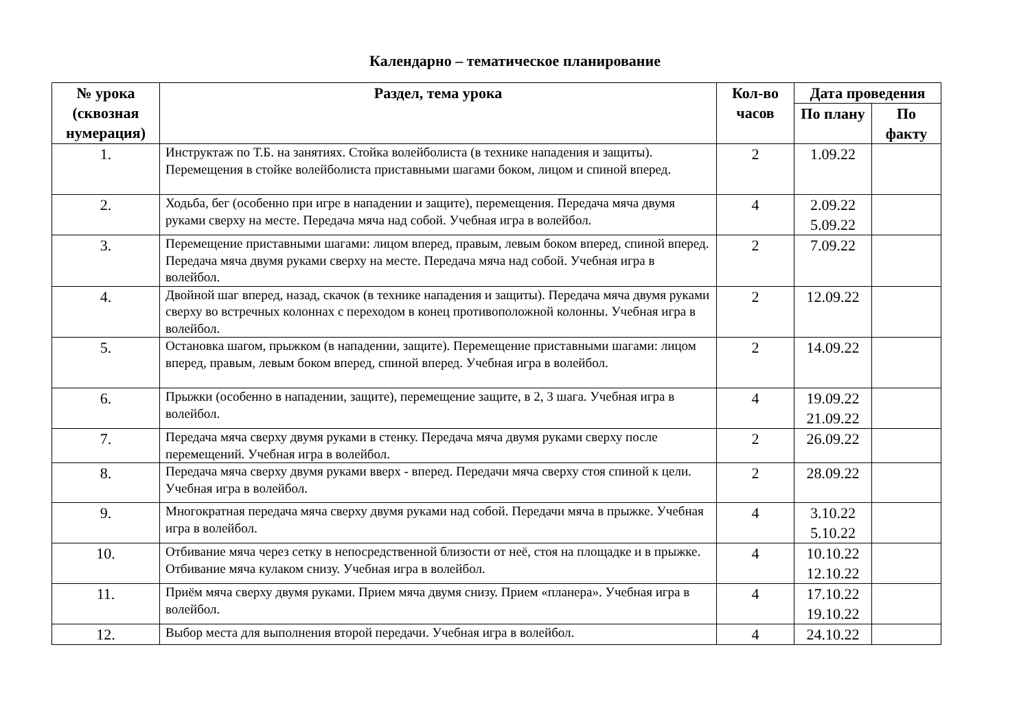Календарно – тематическое планирование
| № урока (сквозная нумерация) | Раздел, тема урока | Кол-во часов | Дата проведения | |
| --- | --- | --- | --- | --- |
| | | | По плану | По факту |
| 1. | Инструктаж по Т.Б. на занятиях. Стойка волейболиста (в технике нападения и защиты). Перемещения в стойке волейболиста приставными шагами боком, лицом и спиной вперед. | 2 | 1.09.22 | |
| 2. | Ходьба, бег (особенно при игре в нападении и защите), перемещения. Передача мяча двумя руками сверху на месте. Передача мяча над собой. Учебная игра в волейбол. | 4 | 2.09.22 5.09.22 | |
| 3. | Перемещение приставными шагами: лицом вперед, правым, левым боком вперед, спиной вперед. Передача мяча двумя руками сверху на месте. Передача мяча над собой. Учебная игра в волейбол. | 2 | 7.09.22 | |
| 4. | Двойной шаг вперед, назад, скачок (в технике нападения и защиты). Передача мяча двумя руками сверху во встречных колоннах с переходом в конец противоположной колонны. Учебная игра в волейбол. | 2 | 12.09.22 | |
| 5. | Остановка шагом, прыжком (в нападении, защите). Перемещение приставными шагами: лицом вперед, правым, левым боком вперед, спиной вперед. Учебная игра в волейбол. | 2 | 14.09.22 | |
| 6. | Прыжки (особенно в нападении, защите), перемещение защите, в 2, 3 шага. Учебная игра в волейбол. | 4 | 19.09.22 21.09.22 | |
| 7. | Передача мяча сверху двумя руками в стенку. Передача мяча двумя руками сверху после перемещений. Учебная игра в волейбол. | 2 | 26.09.22 | |
| 8. | Передача мяча сверху двумя руками вверх - вперед. Передачи мяча сверху стоя спиной к цели. Учебная игра в волейбол. | 2 | 28.09.22 | |
| 9. | Многократная передача мяча сверху двумя руками над собой. Передачи мяча в прыжке. Учебная игра в волейбол. | 4 | 3.10.22 5.10.22 | |
| 10. | Отбивание мяча через сетку в непосредственной близости от неё, стоя на площадке и в прыжке. Отбивание мяча кулаком снизу. Учебная игра в волейбол. | 4 | 10.10.22 12.10.22 | |
| 11. | Приём мяча сверху двумя руками. Прием мяча двумя снизу. Прием «планера». Учебная игра в волейбол. | 4 | 17.10.22 19.10.22 | |
| 12. | Выбор места для выполнения второй передачи. Учебная игра в волейбол. | 4 | 24.10.22 | |